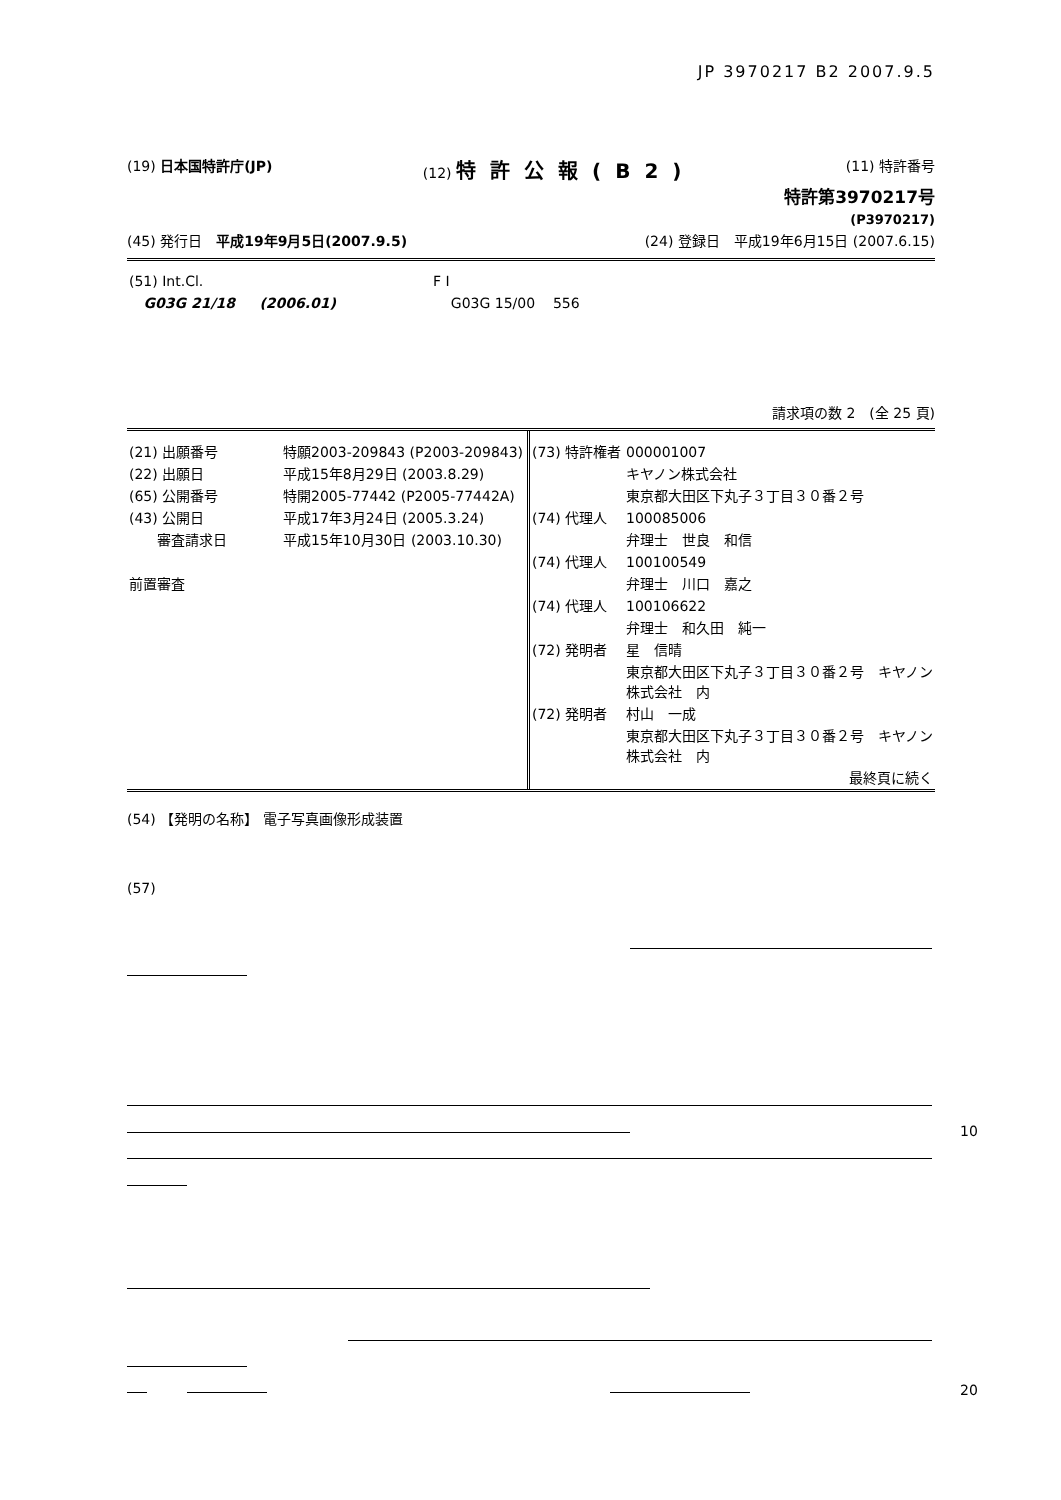JP 3970217 B2 2007.9.5
(19) 日本国特許庁(JP) (12) 特許公報(B2) (11) 特許番号
特許第3970217号
(P3970217)
(45) 発行日　平成19年9月5日(2007.9.5) (24) 登録日　平成19年6月15日 (2007.6.15)
| (51) Int.Cl. | F I |
| G03G 21/18 (2006.01) | G03G 15/00 556 |
請求項の数 2　(全 25 頁)
| (21) 出願番号 | 特願2003-209843 (P2003-209843) |
| (22) 出願日 | 平成15年8月29日 (2003.8.29) |
| (65) 公開番号 | 特開2005-77442 (P2005-77442A) |
| (43) 公開日 | 平成17年3月24日 (2005.3.24) |
| 審査請求日 | 平成15年10月30日 (2003.10.30) |
| 前置審査 | |
| (73) 特許権者 | 000001007 |
| | キヤノン株式会社 |
| | 東京都大田区下丸子３丁目３０番２号 |
| (74) 代理人 | 100085006 |
| | 弁理士 世良 和信 |
| (74) 代理人 | 100100549 |
| | 弁理士 川口 嘉之 |
| (74) 代理人 | 100106622 |
| | 弁理士 和久田 純一 |
| (72) 発明者 | 星 信晴 |
| | 東京都大田区下丸子３丁目３０番２号 キヤノン株式会社 内 |
| (72) 発明者 | 村山 一成 |
| | 東京都大田区下丸子３丁目３０番２号 キヤノン株式会社 内 |
| | 最終頁に続く |
(54) 【発明の名称】 電子写真画像形成装置
(57)
10
20